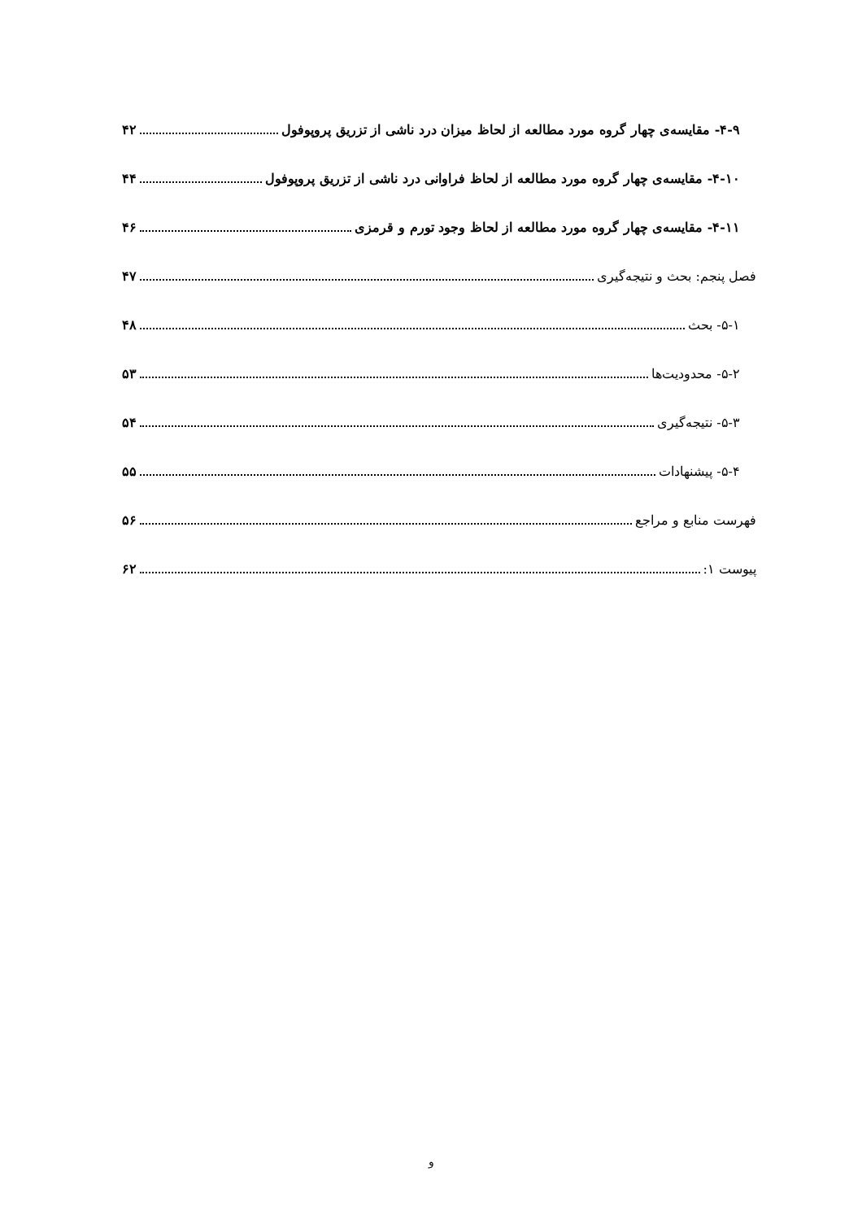۴-۹- مقایسه‌ی چهار گروه مورد مطالعه از لحاظ میزان درد ناشی از تزریق پروپوفول ۴۲
۴-۱۰- مقایسه‌ی چهار گروه مورد مطالعه از لحاظ فراوانی درد ناشی از تزریق پروپوفول ۴۴
۴-۱۱- مقایسه‌ی چهار گروه مورد مطالعه از لحاظ وجود تورم و قرمزی ۴۶
فصل پنجم: بحث و نتیجه‌گیری ۴۷
۵-۱- بحث ۴۸
۵-۲- محدودیت‌ها ۵۳
۵-۳- نتیجه‌گیری ۵۴
۵-۴- پیشنهادات ۵۵
فهرست منابع و مراجع ۵۶
پیوست ۱: ۶۲
و